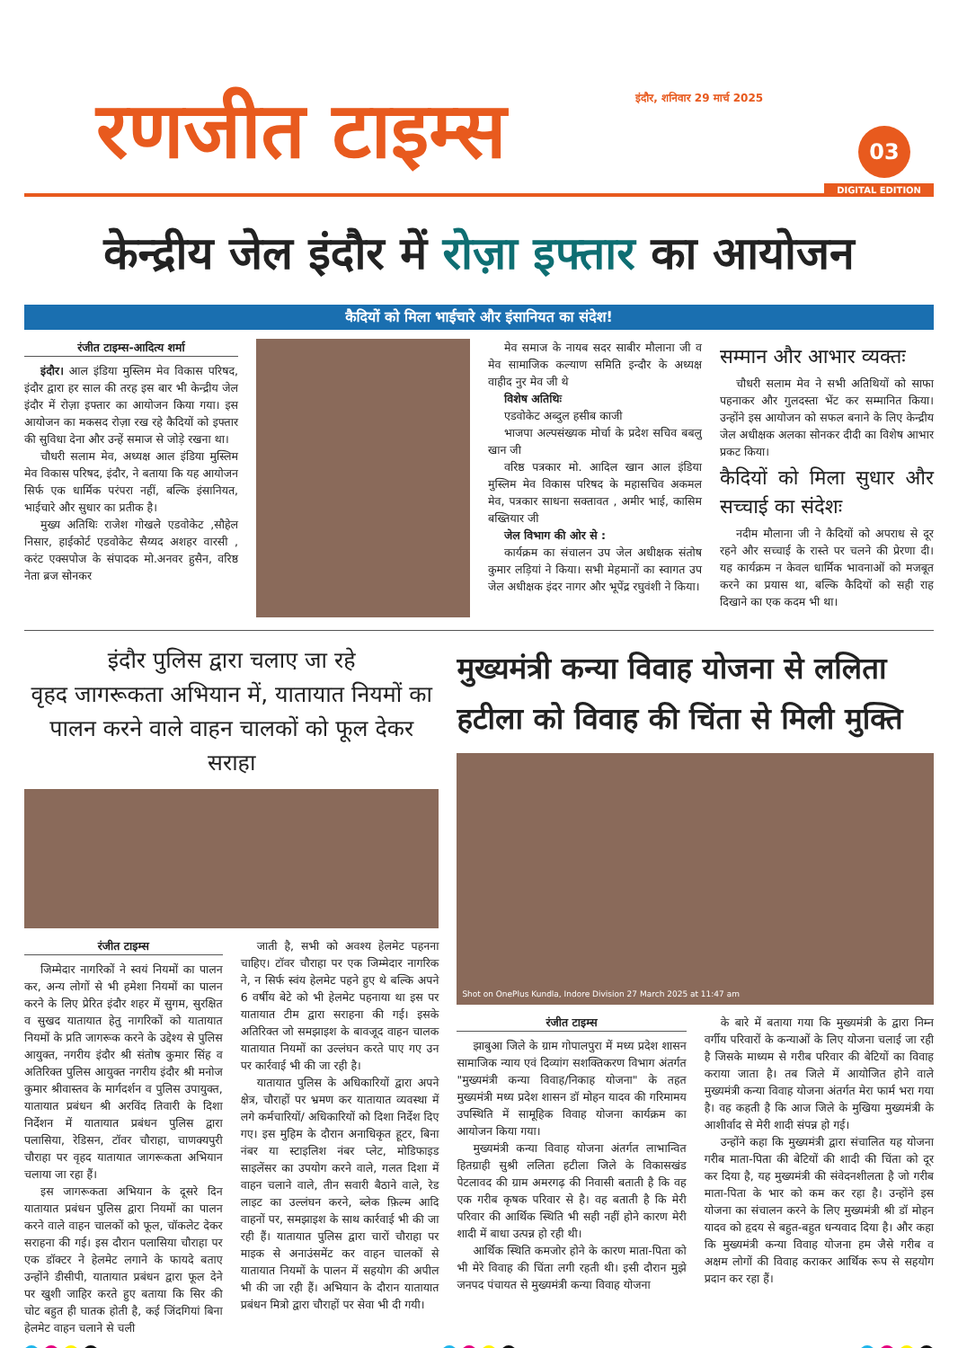रणजीत टाइम्स
इंदौर, शनिवार 29 मार्च 2025
03
DIGITAL EDITION
केन्द्रीय जेल इंदौर में रोज़ा इफ्तार का आयोजन
कैदियों को मिला भाईचारे और इंसानियत का संदेश!
रंजीत टाइम्स-आदित्य शर्मा
इंदौर। आल इंडिया मुस्लिम मेव विकास परिषद, इंदौर द्वारा हर साल की तरह इस बार भी केन्द्रीय जेल इंदौर में रोज़ा इफ्तार का आयोजन किया गया। इस आयोजन का मकसद रोज़ा रख रहे कैदियों को इफ्तार की सुविधा देना और उन्हें समाज से जोड़े रखना था।
चौधरी सलाम मेव, अध्यक्ष आल इंडिया मुस्लिम मेव विकास परिषद, इंदौर, ने बताया कि यह आयोजन सिर्फ एक धार्मिक परंपरा नहीं, बल्कि इंसानियत, भाईचारे और सुधार का प्रतीक है।
मुख्य अतिथिः राजेश गोखले एडवोकेट ,सौहेल निसार, हाईकोर्ट एडवोकेट सैय्यद अशहर वारसी , करंट एक्सपोज के संपादक मो.अनवर हुसैन, वरिष्ठ नेता ब्रज सोनकर
मेव समाज के नायब सदर साबीर मौलाना जी व मेव सामाजिक कल्याण समिति इन्दौर के अध्यक्ष वाहीद नुर मेव जी थे
विशेष अतिथिः
एडवोकेट अब्दुल हसीब काजी
भाजपा अल्पसंख्यक मोर्चा के प्रदेश सचिव बबलु खान जी
वरिष्ठ पत्रकार मो. आदिल खान आल इंडिया मुस्लिम मेव विकास परिषद के महासचिव अकमल मेव, पत्रकार साधना सक्तावत , अमीर भाई, कासिम बख्तियार जी
जेल विभाग की ओर से :
कार्यक्रम का संचालन उप जेल अधीक्षक संतोष कुमार लड़ियां ने किया। सभी मेहमानों का स्वागत उप जेल अधीक्षक इंदर नागर और भूपेंद्र रघुवंशी ने किया।
सम्मान और आभार व्यक्तः
चौधरी सलाम मेव ने सभी अतिथियों को साफा पहनाकर और गुलदस्ता भेंट कर सम्मानित किया। उन्होंने इस आयोजन को सफल बनाने के लिए केन्द्रीय जेल अधीक्षक अलका सोनकर दीदी का विशेष आभार प्रकट किया।
कैदियों को मिला सुधार और सच्चाई का संदेशः
नदीम मौलाना जी ने कैदियों को अपराध से दूर रहने और सच्चाई के रास्ते पर चलने की प्रेरणा दी। यह कार्यक्रम न केवल धार्मिक भावनाओं को मजबूत करने का प्रयास था, बल्कि कैदियों को सही राह दिखाने का एक कदम भी था।
इंदौर पुलिस द्वारा चलाए जा रहे
वृहद जागरूकता अभियान में, यातायात नियमों का पालन करने वाले वाहन चालकों को फूल देकर सराहा
रंजीत टाइम्स
जिम्मेदार नागरिकों ने स्वयं नियमों का पालन कर, अन्य लोगों से भी हमेशा नियमों का पालन करने के लिए प्रेरित इंदौर शहर में सुगम, सुरक्षित व सुखद यातायात हेतु नागरिकों को यातायात नियमों के प्रति जागरूक करने के उद्देश्य से पुलिस आयुक्त, नगरीय इंदौर श्री संतोष कुमार सिंह व अतिरिक्त पुलिस आयुक्त नगरीय इंदौर श्री मनोज कुमार श्रीवास्तव के मार्गदर्शन व पुलिस उपायुक्त, यातायात प्रबंधन श्री अरविंद तिवारी के दिशा निर्देशन में यातायात प्रबंधन पुलिस द्वारा पलासिया, रेडिसन, टॉवर चौराहा, चाणक्यपुरी चौराहा पर वृहद यातायात जागरूकता अभियान चलाया जा रहा हैं।
इस जागरूकता अभियान के दूसरे दिन यातायात प्रबंधन पुलिस द्वारा नियमों का पालन करने वाले वाहन चालकों को फूल, चॉकलेट देकर सराहना की गई। इस दौरान पलासिया चौराहा पर एक डॉक्टर ने हेलमेट लगाने के फायदे बताए उन्होंने डीसीपी, यातायात प्रबंधन द्वारा फूल देने पर खुशी जाहिर करते हुए बताया कि सिर की चोट बहुत ही घातक होती है, कई जिंदगियां बिना हेलमेट वाहन चलाने से चली
जाती है, सभी को अवश्य हेलमेट पहनना चाहिए। टॉवर चौराहा पर एक जिम्मेदार नागरिक ने, न सिर्फ स्वंय हेलमेट पहने हुए थे बल्कि अपने 6 वर्षीय बेटे को भी हेलमेट पहनाया था इस पर यातायात टीम द्वारा सराहना की गई। इसके अतिरिक्त जो समझाइश के बावजूद वाहन चालक यातायात नियमों का उल्लंघन करते पाए गए उन पर कार्रवाई भी की जा रही है।
यातायात पुलिस के अधिकारियों द्वारा अपने क्षेत्र, चौराहों पर भ्रमण कर यातायात व्यवस्था में लगे कर्मचारियों/ अधिकारियों को दिशा निर्देश दिए गए। इस मुहिम के दौरान अनाधिकृत हूटर, बिना नंबर या स्टाइलिश नंबर प्लेट, मोडिफाइड साइलेंसर का उपयोग करने वाले, गलत दिशा में वाहन चलाने वाले, तीन सवारी बैठाने वाले, रेड लाइट का उल्लंघन करने, ब्लेक फ़िल्म आदि वाहनों पर, समझाइश के साथ कार्रवाई भी की जा रही हैं। यातायात पुलिस द्वारा चारों चौराहा पर माइक से अनाउंसमेंट कर वाहन चालकों से यातायात नियमों के पालन में सहयोग की अपील भी की जा रही हैं। अभियान के दौरान यातायात प्रबंधन मित्रो द्वारा चौराहों पर सेवा भी दी गयी।
मुख्यमंत्री कन्या विवाह योजना से ललिता हटीला को विवाह की चिंता से मिली मुक्ति
Shot on OnePlus Kundla, Indore Division 27 March 2025 at 11:47 am
रंजीत टाइम्स
झाबुआ जिले के ग्राम गोपालपुरा में मध्य प्रदेश शासन सामाजिक न्याय एवं दिव्यांग सशक्तिकरण विभाग अंतर्गत "मुख्यमंत्री कन्या विवाह/निकाह योजना" के तहत मुख्यमंत्री मध्य प्रदेश शासन डॉ मोहन यादव की गरिमामय उपस्थिति में सामूहिक विवाह योजना कार्यक्रम का आयोजन किया गया।
मुख्यमंत्री कन्या विवाह योजना अंतर्गत लाभान्वित हितग्राही सुश्री ललिता हटीला जिले के विकासखंड पेटलावद की ग्राम अमरगढ़ की निवासी बताती है कि वह एक गरीब कृषक परिवार से है। वह बताती है कि मेरी परिवार की आर्थिक स्थिति भी सही नहीं होने कारण मेरी शादी में बाधा उत्पन्न हो रही थी।
आर्थिक स्थिति कमजोर होने के कारण माता-पिता को भी मेरे विवाह की चिंता लगी रहती थी। इसी दौरान मुझे जनपद पंचायत से मुख्यमंत्री कन्या विवाह योजना
के बारे में बताया गया कि मुख्यमंत्री के द्वारा निम्न वर्गीय परिवारों के कन्याओं के लिए योजना चलाई जा रही है जिसके माध्यम से गरीब परिवार की बेटियों का विवाह कराया जाता है। तब जिले में आयोजित होने वाले मुख्यमंत्री कन्या विवाह योजना अंतर्गत मेरा फार्म भरा गया है। वह कहती है कि आज जिले के मुखिया मुख्यमंत्री के आशीर्वाद से मेरी शादी संपन्न हो गई।
उन्होंने कहा कि मुख्यमंत्री द्वारा संचालित यह योजना गरीब माता-पिता की बेटियों की शादी की चिंता को दूर कर दिया है, यह मुख्यमंत्री की संवेदनशीलता है जो गरीब माता-पिता के भार को कम कर रहा है। उन्होंने इस योजना का संचालन करने के लिए मुख्यमंत्री श्री डॉ मोहन यादव को हृदय से बहुत-बहुत धन्यवाद दिया है। और कहा कि मुख्यमंत्री कन्या विवाह योजना हम जैसे गरीब व अक्षम लोगों की विवाह कराकर आर्थिक रूप से सहयोग प्रदान कर रहा हैं।